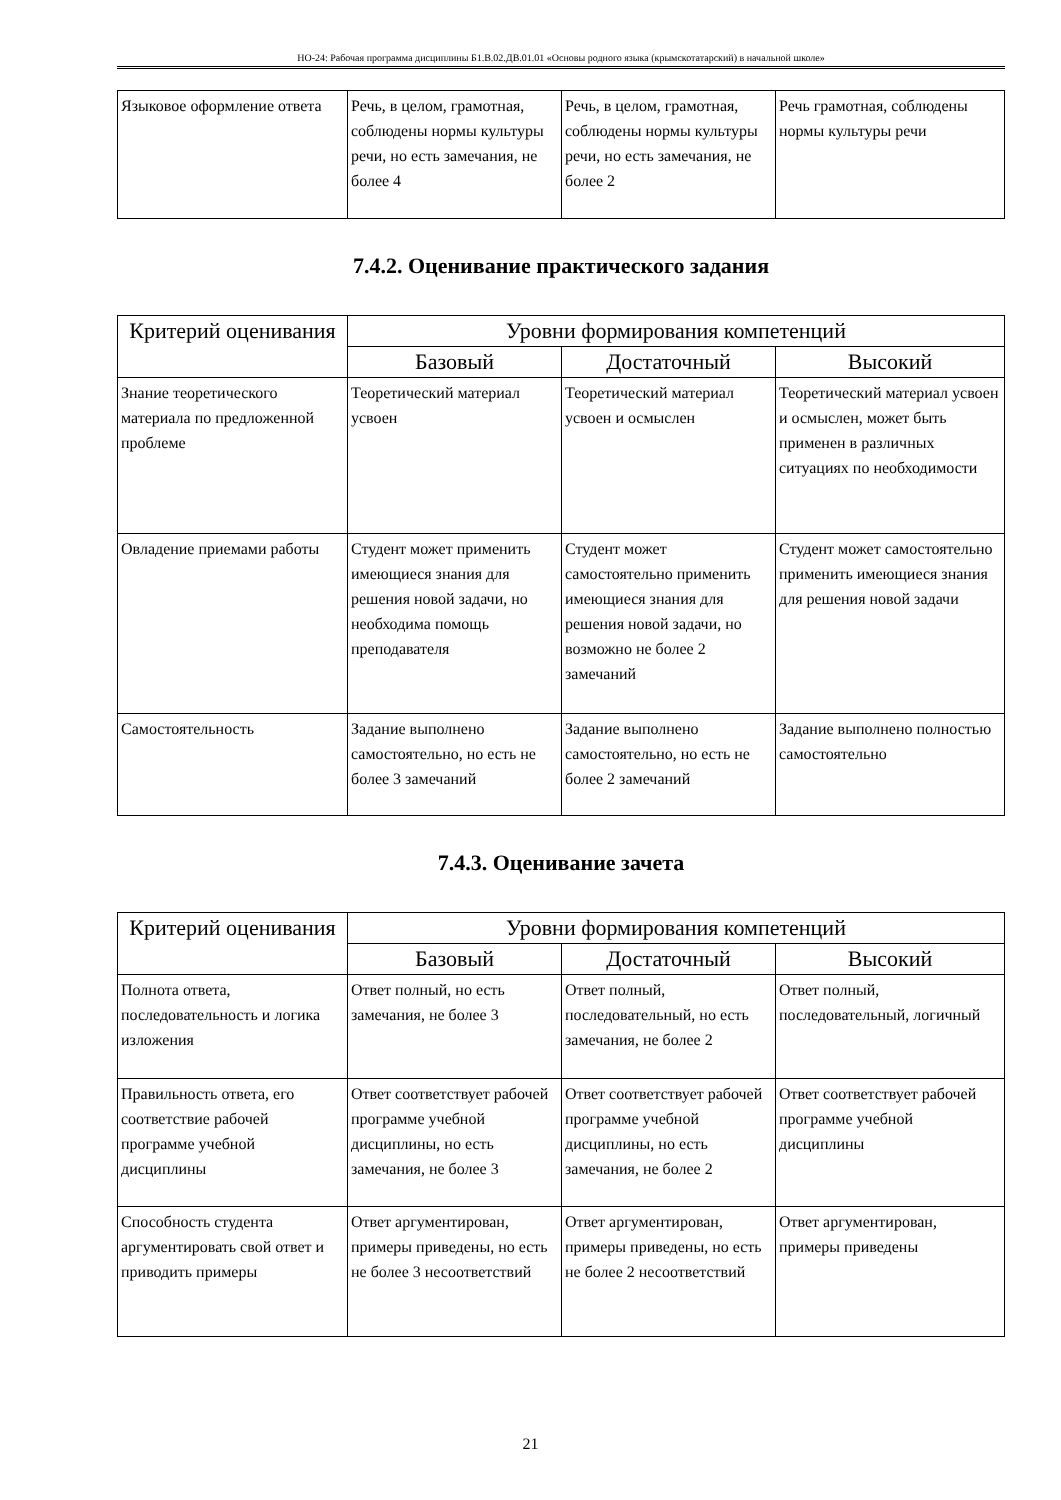НО-24: Рабочая программа дисциплины Б1.В.02.ДВ.01.01 «Основы родного языка (крымскотатарский) в начальной школе»
| Языковое оформление ответа | Речь, в целом, грамотная, соблюдены нормы культуры речи, но есть замечания, не более 4 | Речь, в целом, грамотная, соблюдены нормы культуры речи, но есть замечания, не более 2 | Речь грамотная, соблюдены нормы культуры речи |
7.4.2. Оценивание практического задания
| Критерий оценивания | Уровни формирования компетенций | | |
| --- | --- | --- | --- |
| | Базовый | Достаточный | Высокий |
| Знание теоретического материала по предложенной проблеме | Теоретический материал усвоен | Теоретический материал усвоен и осмыслен | Теоретический материал усвоен и осмыслен, может быть применен в различных ситуациях по необходимости |
| Овладение приемами работы | Студент может применить имеющиеся знания для решения новой задачи, но необходима помощь преподавателя | Студент может самостоятельно применить имеющиеся знания для решения новой задачи, но возможно не более 2 замечаний | Студент может самостоятельно применить имеющиеся знания для решения новой задачи |
| Самостоятельность | Задание выполнено самостоятельно, но есть не более 3 замечаний | Задание выполнено самостоятельно, но есть не более 2 замечаний | Задание выполнено полностью самостоятельно |
7.4.3. Оценивание зачета
| Критерий оценивания | Уровни формирования компетенций | | |
| --- | --- | --- | --- |
| | Базовый | Достаточный | Высокий |
| Полнота ответа, последовательность и логика изложения | Ответ полный, но есть замечания, не более 3 | Ответ полный, последовательный, но есть замечания, не более 2 | Ответ полный, последовательный, логичный |
| Правильность ответа, его соответствие рабочей программе учебной дисциплины | Ответ соответствует рабочей программе учебной дисциплины, но есть замечания, не более 3 | Ответ соответствует рабочей программе учебной дисциплины, но есть замечания, не более 2 | Ответ соответствует рабочей программе учебной дисциплины |
| Способность студента аргументировать свой ответ и приводить примеры | Ответ аргументирован, примеры приведены, но есть не более 3 несоответствий | Ответ аргументирован, примеры приведены, но есть не более 2 несоответствий | Ответ аргументирован, примеры приведены |
21